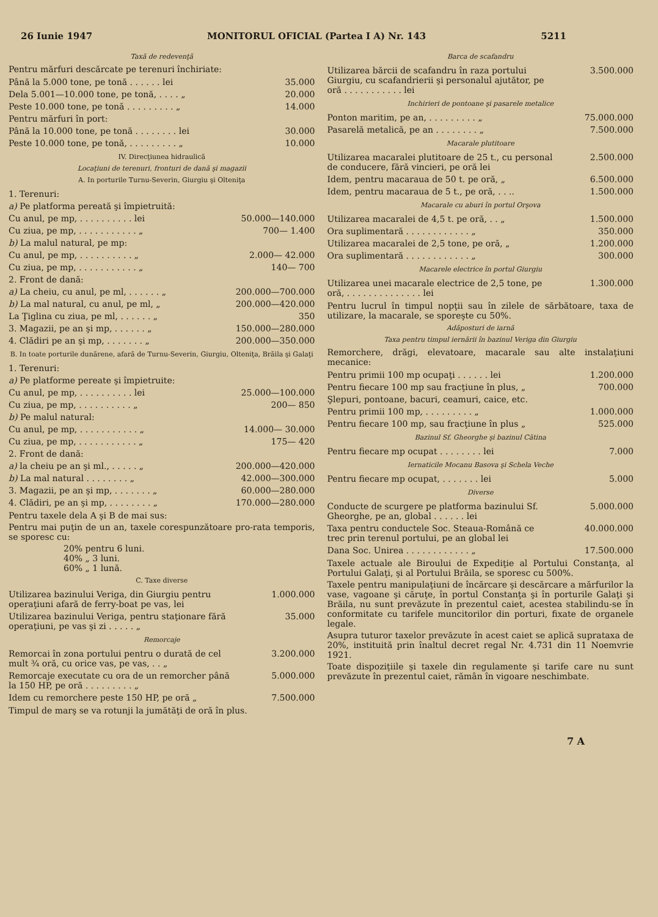26 Iunie 1947 MONITORUL OFICIAL (Partea I A) Nr. 143 5211
Taxă de redevenţă
Pentru mărfuri descărcate pe terenuri închiriate:
| Până la 5.000 tone, pe tonă . . . . . . lei | 35.000 |
| Dela 5.001—10.000 tone, pe tonă, . . . . „ | 20.000 |
| Peste 10.000 tone, pe tonă . . . . . . . . . „ | 14.000 |
| Pentru mărfuri în port: | |
| Până la 10.000 tone, pe tonă . . . . . . . . lei | 30.000 |
| Peste 10.000 tone, pe tonă, . . . . . . . . . „ | 10.000 |
IV. Direcţiunea hidraulică
Locaţiuni de terenuri, fronturi de dană şi magazii
A. In porturile Turnu-Severin, Giurgiu şi Olteniţa
| 1. Terenuri: | |
| a) Pe platforma pereată şi împietruită: | |
| Cu anul, pe mp, . . . . . . . . . . lei | 50.000—140.000 |
| Cu ziua, pe mp, . . . . . . . . . . . „ | 700— 1.400 |
| b) La malul natural, pe mp: | |
| Cu anul, pe mp, . . . . . . . . . . „ | 2.000— 42.000 |
| Cu ziua, pe mp, . . . . . . . . . . . „ | 140— 700 |
| 2. Front de dană: | |
| a) La cheiu, cu anul, pe ml, . . . . . . „ | 200.000—700.000 |
| b) La mal natural, cu anul, pe ml, „ | 200.000—420.000 |
| La Ţiglina cu ziua, pe ml, . . . . . . „ | 350 |
| 3. Magazii, pe an şi mp, . . . . . . „ | 150.000—280.000 |
| 4. Clădiri pe an şi mp, . . . . . . . „ | 200.000—350.000 |
B. In toate porturile dunărene, afară de Turnu-Severin, Giurgiu, Olteniţa, Brăila şi Galaţi
| 1. Terenuri: | |
| a) Pe platforme pereate şi împietruite: | |
| Cu anul, pe mp, . . . . . . . . . . lei | 25.000—100.000 |
| Cu ziua, pe mp, . . . . . . . . . . „ | 200— 850 |
| b) Pe malul natural: | |
| Cu anul, pe mp, . . . . . . . . . . . „ | 14.000— 30.000 |
| Cu ziua, pe mp, . . . . . . . . . . . „ | 175— 420 |
| 2. Front de dană: | |
| a) la cheiu pe an şi ml., . . . . . „ | 200.000—420.000 |
| b) La mal natural . . . . . . . . „ | 42.000—300.000 |
| 3. Magazii, pe an şi mp, . . . . . . . „ | 60.000—280.000 |
| 4. Clădiri, pe an şi mp, . . . . . . . . „ | 170.000—280.000 |
Pentru taxele dela A şi B de mai sus:
Pentru mai puţin de un an, taxele corespunzătoare pro-rata temporis, se sporesc cu:
20% pentru 6 luni.
40% „ 3 luni.
60% „ 1 lună.
C. Taxe diverse
| Utilizarea bazinului Veriga, din Giurgiu pentru operaţiuni afară de ferry-boat pe vas, lei | 1.000.000 |
| Utilizarea bazinului Veriga, pentru staţionare fără operaţiuni, pe vas şi zi . . . . . „ | 35.000 |
Remorcaje
| Remorcai în zona portului pentru o durată de cel mult ¾ oră, cu orice vas, pe vas, . . „ | 3.200.000 |
| Remorcaje executate cu ora de un remorcher până la 150 HP, pe oră . . . . . . . . . „ | 5.000.000 |
| Idem cu remorchere peste 150 HP, pe oră „ | 7.500.000 |
Timpul de marş se va rotunji la jumătăţi de oră în plus.
Barca de scafandru
| Utilizarea bărcii de scafandru în raza portului Giurgiu, cu scafandrierii şi personalul ajutător, pe oră . . . . . . . . . . . lei | 3.500.000 |
Inchirieri de pontoane şi pasarele metalice
| Ponton maritim, pe an, . . . . . . . . . „ | 75.000.000 |
| Pasarelă metalică, pe an . . . . . . . . „ | 7.500.000 |
Macarale plutitoare
| Utilizarea macaralei plutitoare de 25 t., cu personal de conducere, fără vincieri, pe oră lei | 2.500.000 |
| Idem, pentru macaraua de 50 t. pe oră, „ | 6.500.000 |
| Idem, pentru macaraua de 5 t., pe oră, . . .. | 1.500.000 |
Macarale cu aburi în portul Orşova
| Utilizarea macaralei de 4,5 t. pe oră, . . „ | 1.500.000 |
| Ora suplimentară . . . . . . . . . . . . „ | 350.000 |
| Utilizarea macaralei de 2,5 tone, pe oră, „ | 1.200.000 |
| Ora suplimentară . . . . . . . . . . . . „ | 300.000 |
Macarele electrice în portul Giurgiu
| Utilizarea unei macarale electrice de 2,5 tone, pe oră, . . . . . . . . . . . . . . lei | 1.300.000 |
Pentru lucrul în timpul nopţii sau în zilele de sărbătoare, taxa de utilizare, la macarale, se sporeşte cu 50%.
Adăposturi de iarnă
Taxa pentru timpul iernării în bazinul Veriga din Giurgiu
Remorchere, drăgi, elevatoare, macarale sau alte instalaţiuni mecanice:
| Pentru primii 100 mp ocupaţi . . . . . . lei | 1.200.000 |
| Pentru fiecare 100 mp sau fracţiune în plus, „ | 700.000 |
| Şlepuri, pontoane, bacuri, ceamuri, caice, etc. | |
| Pentru primii 100 mp, . . . . . . . . . „ | 1.000.000 |
| Pentru fiecare 100 mp, sau fracţiune în plus „ | 525.000 |
Bazinul Sf. Gheorghe şi bazinul Cătina
| Pentru fiecare mp ocupat . . . . . . . . lei | 7.000 |
Iernaticile Mocanu Basova şi Schela Veche
| Pentru fiecare mp ocupat, . . . . . . . lei | 5.000 |
Diverse
| Conducte de scurgere pe platforma bazinului Sf. Gheorghe, pe an, global . . . . . . lei | 5.000.000 |
| Taxa pentru conductele Soc. Steaua-Română ce trec prin terenul portului, pe an global lei | 40.000.000 |
| Dana Soc. Unirea . . . . . . . . . . . . „ | 17.500.000 |
Taxele actuale ale Biroului de Expediţie al Portului Constanţa, al Portului Galaţi, şi al Portului Brăila, se sporesc cu 500%.
Taxele pentru manipulaţiuni de încărcare şi descărcare a mărfurilor la vase, vagoane şi căruţe, în portul Constanţa şi în porturile Galaţi şi Brăila, nu sunt prevăzute în prezentul caiet, acestea stabilindu-se în conformitate cu tarifele muncitorilor din porturi, fixate de organele legale.
Asupra tuturor taxelor prevăzute în acest caiet se aplică suprataxa de 20%, instituită prin înaltul decret regal Nr. 4.731 din 11 Noemvrie 1921.
Toate dispoziţiile şi taxele din regulamente şi tarife care nu sunt prevăzute în prezentul caiet, rămân în vigoare neschimbate.
7 A